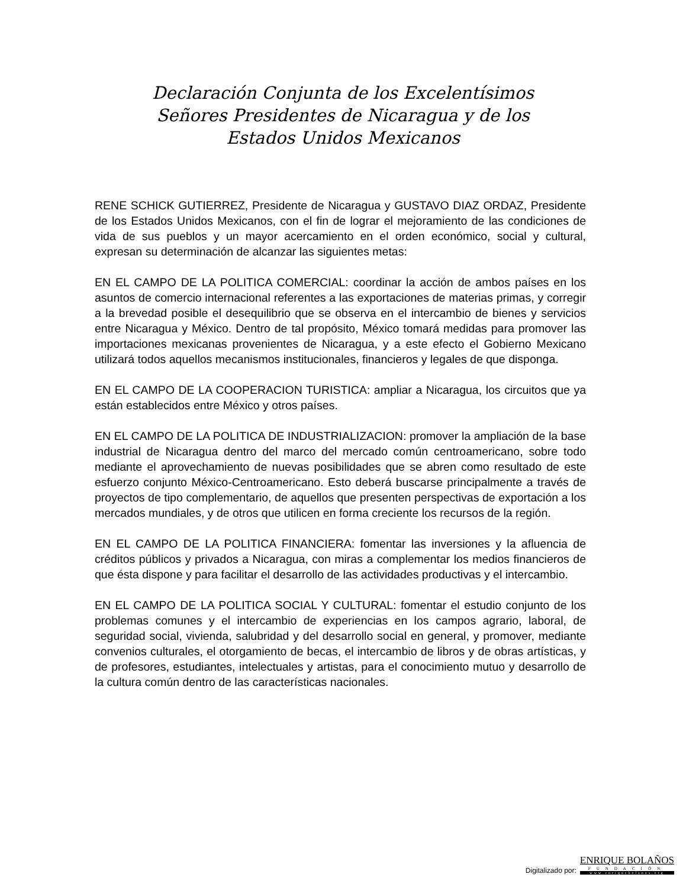Declaración Conjunta de los Excelentísimos
Señores Presidentes de Nicaragua y de los
Estados Unidos Mexicanos
RENE SCHICK GUTIERREZ, Presidente de Nicaragua y GUSTAVO DIAZ ORDAZ, Presidente de los Estados Unidos Mexicanos, con el fin de lograr el mejoramiento de las condiciones de vida de sus pueblos y un mayor acercamiento en el orden económico, social y cultural, expresan su determinación de alcanzar las siguientes metas:
EN EL CAMPO DE LA POLITICA COMERCIAL: coordinar la acción de ambos países en los asuntos de comercio internacional referentes a las exportaciones de materias primas, y corregir a la brevedad posible el desequilibrio que se observa en el intercambio de bienes y servicios entre Nicaragua y México. Dentro de tal propósito, México tomará medidas para promover las importaciones mexicanas provenientes de Nicaragua, y a este efecto el Gobierno Mexicano utilizará todos aquellos mecanismos institucionales, financieros y legales de que disponga.
EN EL CAMPO DE LA COOPERACION TURISTICA: ampliar a Nicaragua, los circuitos que ya están establecidos entre México y otros países.
EN EL CAMPO DE LA POLITICA DE INDUSTRIALIZACION: promover la ampliación de la base industrial de Nicaragua dentro del marco del mercado común centroamericano, sobre todo mediante el aprovechamiento de nuevas posibilidades que se abren como resultado de este esfuerzo conjunto México-Centroamericano. Esto deberá buscarse principalmente a través de proyectos de tipo complementario, de aquellos que presenten perspectivas de exportación a los mercados mundiales, y de otros que utilicen en forma creciente los recursos de la región.
EN EL CAMPO DE LA POLITICA FINANCIERA: fomentar las inversiones y la afluencia de créditos públicos y privados a Nicaragua, con miras a complementar los medios financieros de que ésta dispone y para facilitar el desarrollo de las actividades productivas y el intercambio.
EN EL CAMPO DE LA POLITICA SOCIAL Y CULTURAL: fomentar el estudio conjunto de los problemas comunes y el intercambio de experiencias en los campos agrario, laboral, de seguridad social, vivienda, salubridad y del desarrollo social en general, y promover, mediante convenios culturales, el otorgamiento de becas, el intercambio de libros y de obras artísticas, y de profesores, estudiantes, intelectuales y artistas, para el conocimiento mutuo y desarrollo de la cultura común dentro de las características nacionales.
Digitalizado por:
ENRIQUE BOLAÑOS
FUNDACIÓN
www.enriquebolanos.org